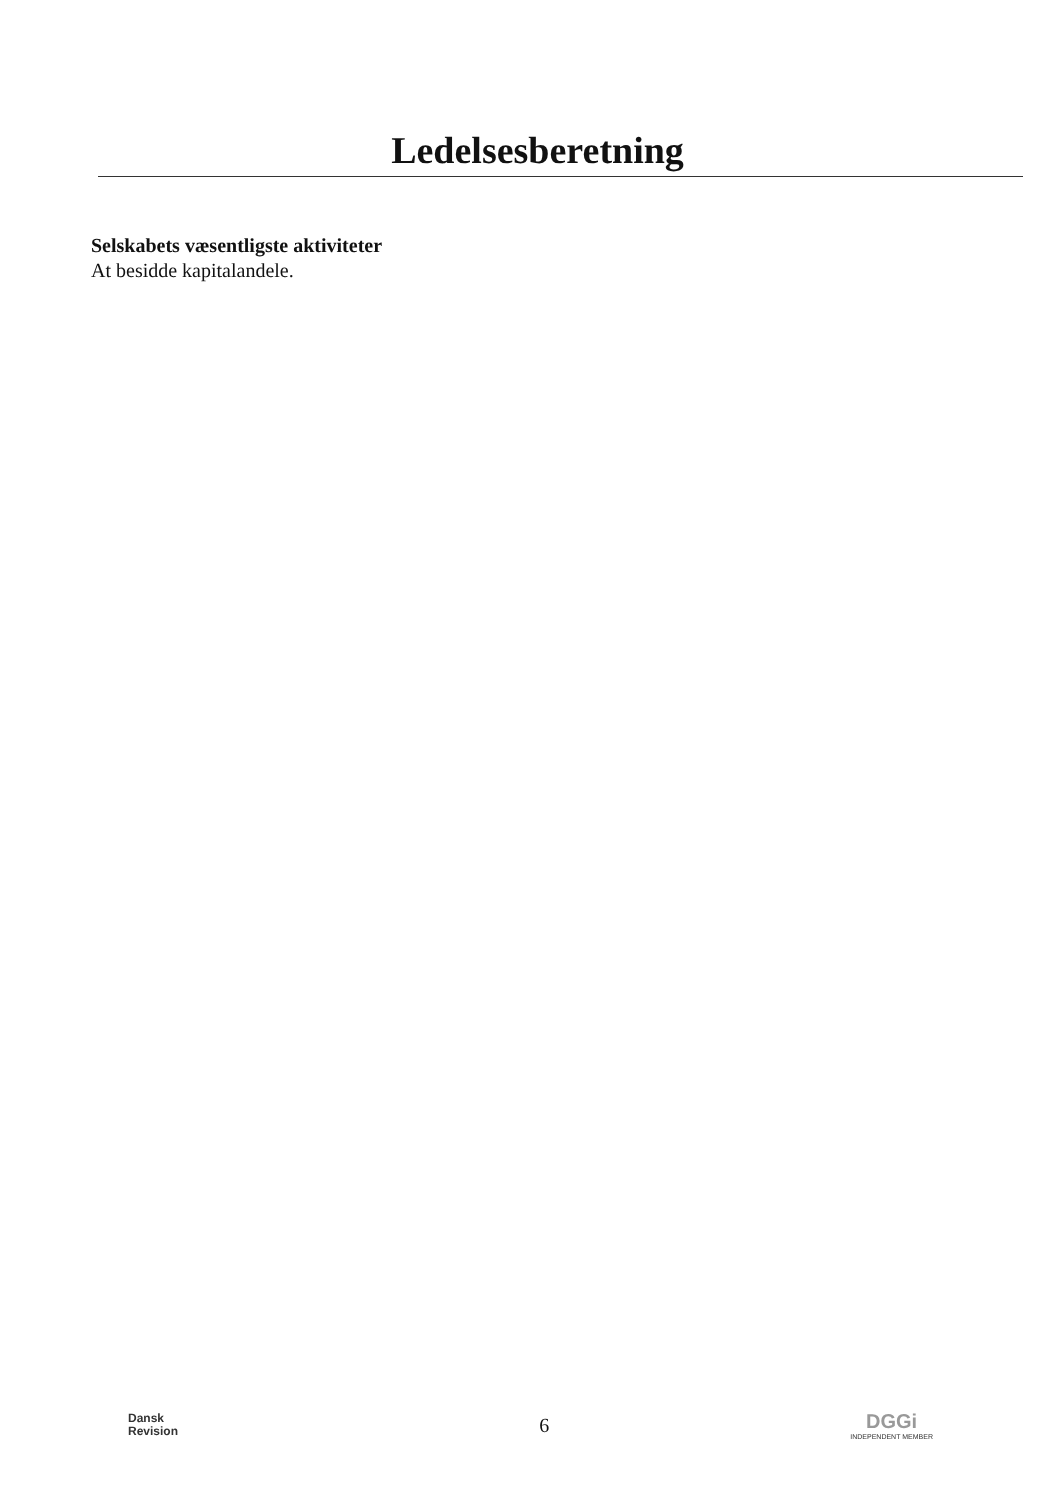Ledelsesberetning
Selskabets væsentligste aktiviteter
At besidde kapitalandele.
Dansk
Revision
6
DGGi
INDEPENDENT MEMBER